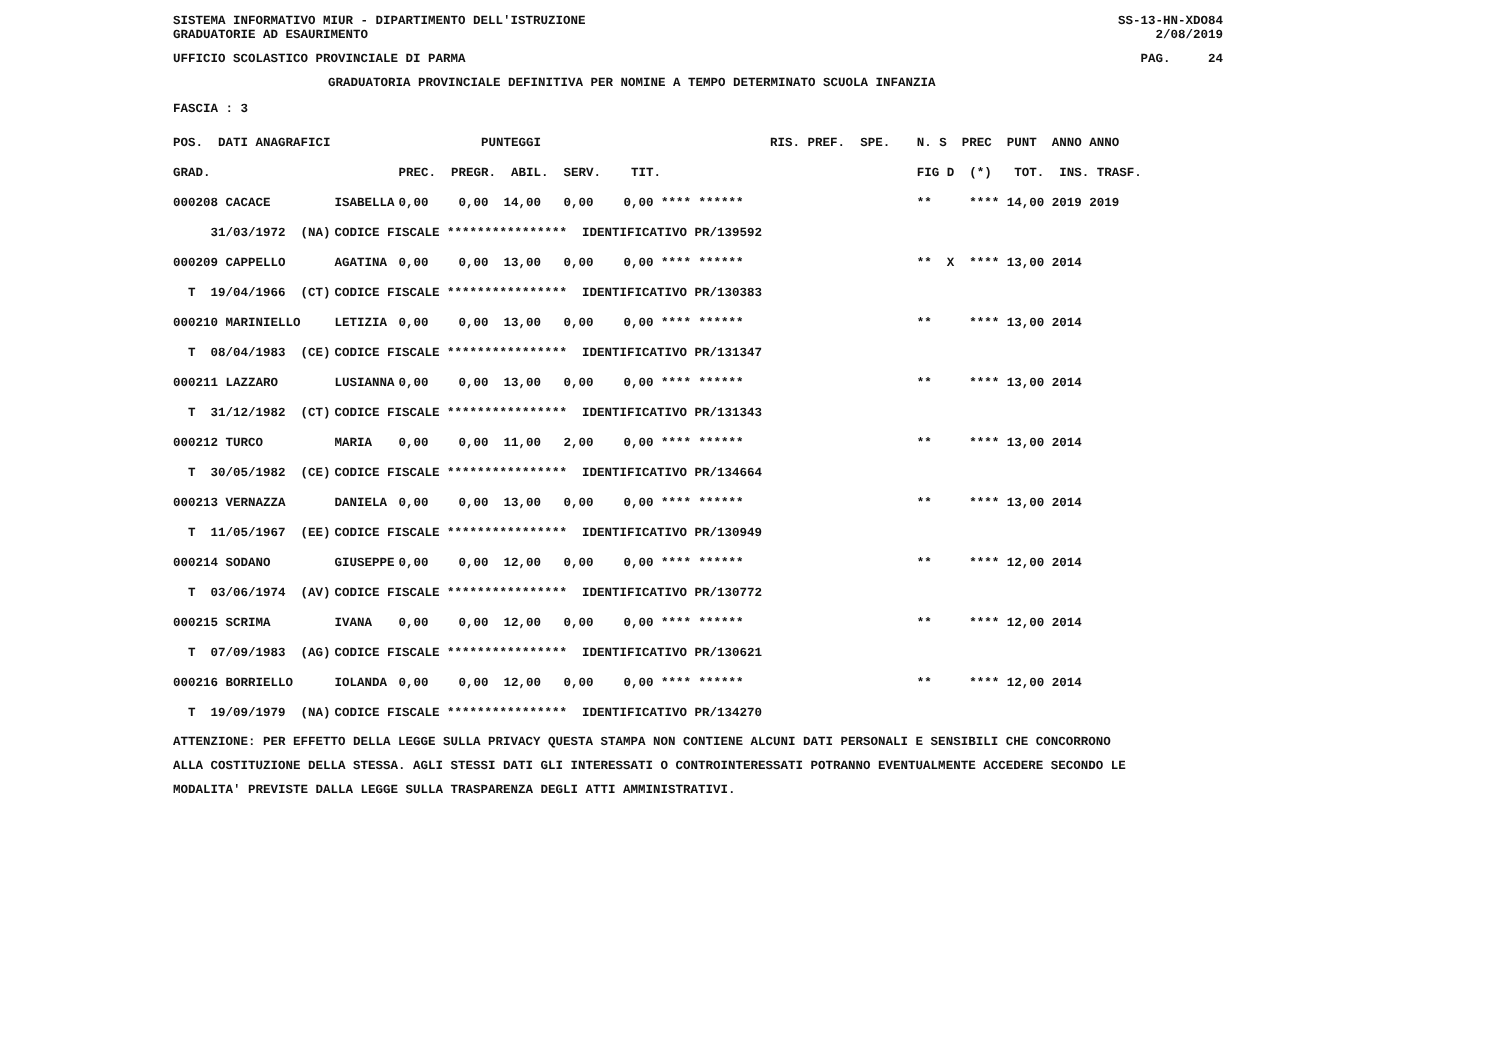SISTEMA INFORMATIVO MIUR - DIPARTIMENTO DELL'ISTRUZIONE SS-13-HN-XDO84
GRADUATORIE AD ESAURIMENTO 2/08/2019
UFFICIO SCOLASTICO PROVINCIALE DI PARMA PAG. 24
GRADUATORIA PROVINCIALE DEFINITIVA PER NOMINE A TEMPO DETERMINATO SCUOLA INFANZIA
FASCIA : 3
| POS. DATI ANAGRAFICI | | PUNTEGGI | RIS. PREF. SPE. | N. S PREC PUNT ANNO ANNO |
| --- | --- | --- | --- | --- |
| GRAD. | | PREC. PREGR. ABIL. SERV. TIT. | | FIG D (*) TOT. INS. TRASF. |
| 000208 CACACE | ISABELLA | 0,00 0,00 14,00 0,00 0,00 **** ****** | | ** **** 14,00 2019 2019 |
| 31/03/1972 (NA) | CODICE FISCALE **************** IDENTIFICATIVO PR/139592 | | | |
| 000209 CAPPELLO | AGATINA | 0,00 0,00 13,00 0,00 0,00 **** ****** | | ** X **** 13,00 2014 |
| T 19/04/1966 (CT) | CODICE FISCALE **************** IDENTIFICATIVO PR/130383 | | | |
| 000210 MARINIELLO | LETIZIA | 0,00 0,00 13,00 0,00 0,00 **** ****** | | ** **** 13,00 2014 |
| T 08/04/1983 (CE) | CODICE FISCALE **************** IDENTIFICATIVO PR/131347 | | | |
| 000211 LAZZARO | LUSIANNA | 0,00 0,00 13,00 0,00 0,00 **** ****** | | ** **** 13,00 2014 |
| T 31/12/1982 (CT) | CODICE FISCALE **************** IDENTIFICATIVO PR/131343 | | | |
| 000212 TURCO | MARIA | 0,00 0,00 11,00 2,00 0,00 **** ****** | | ** **** 13,00 2014 |
| T 30/05/1982 (CE) | CODICE FISCALE **************** IDENTIFICATIVO PR/134664 | | | |
| 000213 VERNAZZA | DANIELA | 0,00 0,00 13,00 0,00 0,00 **** ****** | | ** **** 13,00 2014 |
| T 11/05/1967 (EE) | CODICE FISCALE **************** IDENTIFICATIVO PR/130949 | | | |
| 000214 SODANO | GIUSEPPE | 0,00 0,00 12,00 0,00 0,00 **** ****** | | ** **** 12,00 2014 |
| T 03/06/1974 (AV) | CODICE FISCALE **************** IDENTIFICATIVO PR/130772 | | | |
| 000215 SCRIMA | IVANA | 0,00 0,00 12,00 0,00 0,00 **** ****** | | ** **** 12,00 2014 |
| T 07/09/1983 (AG) | CODICE FISCALE **************** IDENTIFICATIVO PR/130621 | | | |
| 000216 BORRIELLO | IOLANDA | 0,00 0,00 12,00 0,00 0,00 **** ****** | | ** **** 12,00 2014 |
| T 19/09/1979 (NA) | CODICE FISCALE **************** IDENTIFICATIVO PR/134270 | | | |
ATTENZIONE: PER EFFETTO DELLA LEGGE SULLA PRIVACY QUESTA STAMPA NON CONTIENE ALCUNI DATI PERSONALI E SENSIBILI CHE CONCORRONO
ALLA COSTITUZIONE DELLA STESSA. AGLI STESSI DATI GLI INTERESSATI O CONTROINTERESSATI POTRANNO EVENTUALMENTE ACCEDERE SECONDO LE
MODALITA' PREVISTE DALLA LEGGE SULLA TRASPARENZA DEGLI ATTI AMMINISTRATIVI.